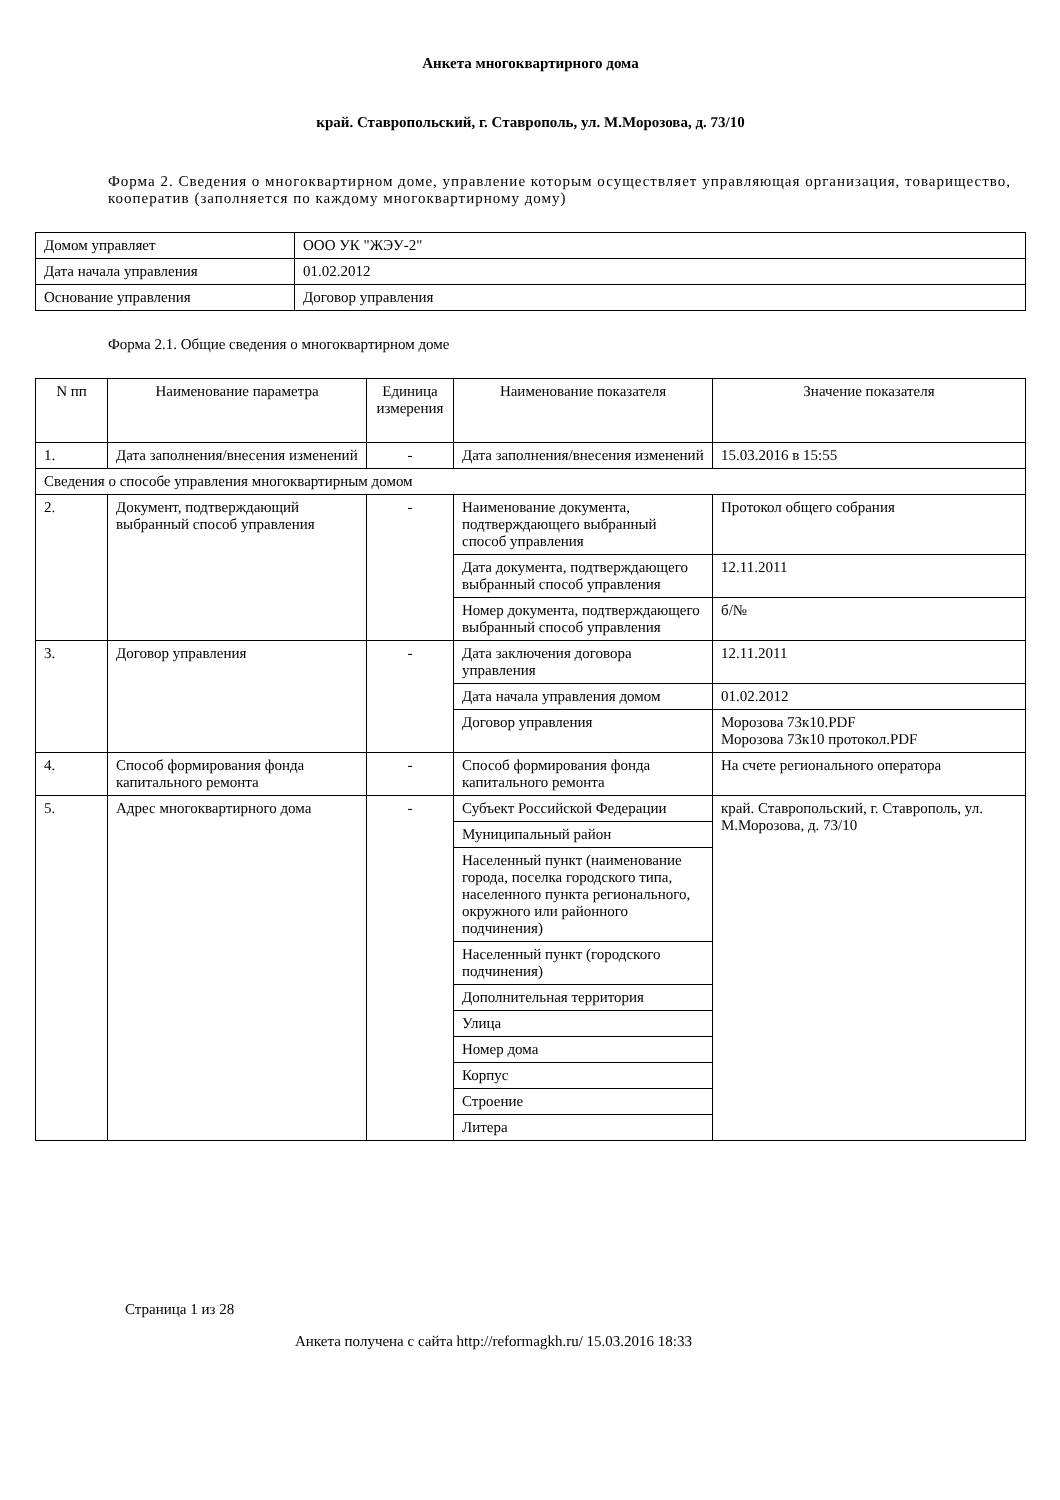Анкета многоквартирного дома
край. Ставропольский, г. Ставрополь, ул. М.Морозова, д. 73/10
Форма 2. Сведения о многоквартирном доме, управление которым осуществляет управляющая организация, товарищество, кооператив (заполняется по каждому многоквартирному дому)
| Домом управляет | ООО УК "ЖЭУ-2" |
| Дата начала управления | 01.02.2012 |
| Основание управления | Договор управления |
Форма 2.1. Общие сведения о многоквартирном доме
| N пп | Наименование параметра | Единица измерения | Наименование показателя | Значение показателя |
| --- | --- | --- | --- | --- |
| 1. | Дата заполнения/внесения изменений | - | Дата заполнения/внесения изменений | 15.03.2016 в 15:55 |
| Сведения о способе управления многоквартирным домом | | | | |
| 2. | Документ, подтверждающий выбранный способ управления | - | Наименование документа, подтверждающего выбранный способ управления | Протокол общего собрания |
| | | | Дата документа, подтверждающего выбранный способ управления | 12.11.2011 |
| | | | Номер документа, подтверждающего выбранный способ управления | б/№ |
| 3. | Договор управления | - | Дата заключения договора управления | 12.11.2011 |
| | | | Дата начала управления домом | 01.02.2012 |
| | | | Договор управления | Морозова 73к10.PDF Морозова 73к10 протокол.PDF |
| 4. | Способ формирования фонда капитального ремонта | - | Способ формирования фонда капитального ремонта | На счете регионального оператора |
| 5. | Адрес многоквартирного дома | - | Субъект Российской Федерации | край. Ставропольский, г. Ставрополь, ул. М.Морозова, д. 73/10 |
| | | | Муниципальный район | |
| | | | Населенный пункт (наименование города, поселка городского типа, населенного пункта регионального, окружного или районного подчинения) | |
| | | | Населенный пункт (городского подчинения) | |
| | | | Дополнительная территория | |
| | | | Улица | |
| | | | Номер дома | |
| | | | Корпус | |
| | | | Строение | |
| | | | Литера | |
Страница 1 из 28
Анкета получена с сайта http://reformagkh.ru/ 15.03.2016 18:33